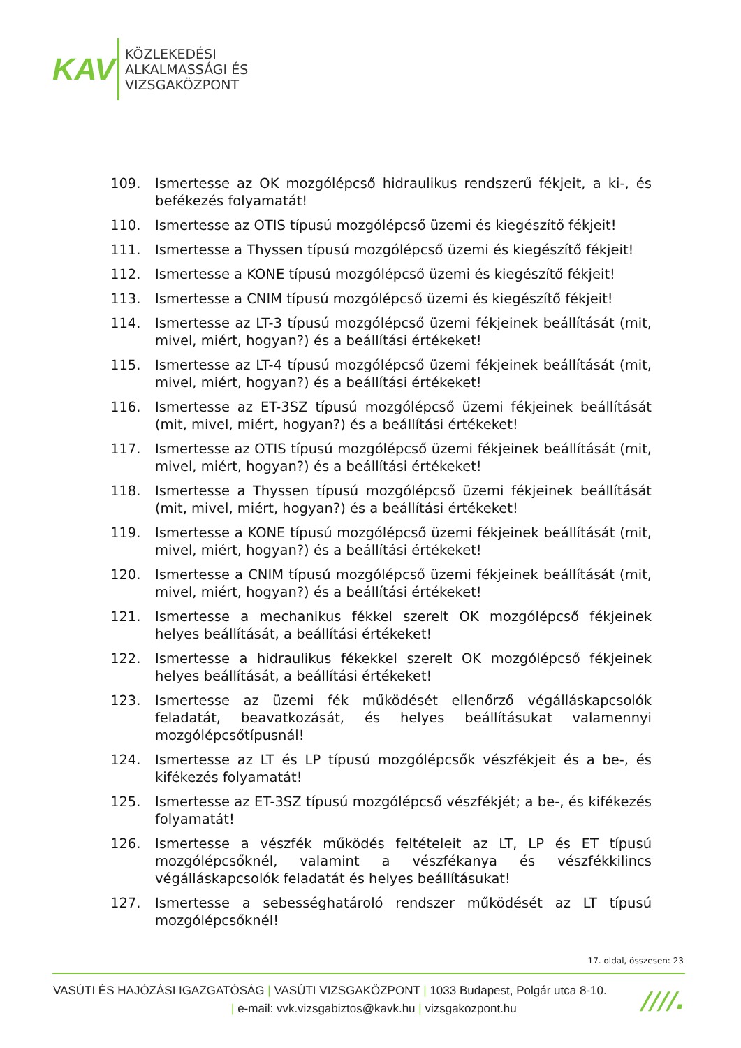KAV
KÖZLEKEDÉSI
ALKALMASSÁGI ÉS
VIZSGAKÖZPONT
109. Ismertesse az OK mozgólépcső hidraulikus rendszerű fékjeit, a ki-, és befékezés folyamatát!
110. Ismertesse az OTIS típusú mozgólépcső üzemi és kiegészítő fékjeit!
111. Ismertesse a Thyssen típusú mozgólépcső üzemi és kiegészítő fékjeit!
112. Ismertesse a KONE típusú mozgólépcső üzemi és kiegészítő fékjeit!
113. Ismertesse a CNIM típusú mozgólépcső üzemi és kiegészítő fékjeit!
114. Ismertesse az LT-3 típusú mozgólépcső üzemi fékjeinek beállítását (mit, mivel, miért, hogyan?) és a beállítási értékeket!
115. Ismertesse az LT-4 típusú mozgólépcső üzemi fékjeinek beállítását (mit, mivel, miért, hogyan?) és a beállítási értékeket!
116. Ismertesse az ET-3SZ típusú mozgólépcső üzemi fékjeinek beállítását (mit, mivel, miért, hogyan?) és a beállítási értékeket!
117. Ismertesse az OTIS típusú mozgólépcső üzemi fékjeinek beállítását (mit, mivel, miért, hogyan?) és a beállítási értékeket!
118. Ismertesse a Thyssen típusú mozgólépcső üzemi fékjeinek beállítását (mit, mivel, miért, hogyan?) és a beállítási értékeket!
119. Ismertesse a KONE típusú mozgólépcső üzemi fékjeinek beállítását (mit, mivel, miért, hogyan?) és a beállítási értékeket!
120. Ismertesse a CNIM típusú mozgólépcső üzemi fékjeinek beállítását (mit, mivel, miért, hogyan?) és a beállítási értékeket!
121. Ismertesse a mechanikus fékkel szerelt OK mozgólépcső fékjeinek helyes beállítását, a beállítási értékeket!
122. Ismertesse a hidraulikus fékekkel szerelt OK mozgólépcső fékjeinek helyes beállítását, a beállítási értékeket!
123. Ismertesse az üzemi fék működését ellenőrző végálláskapcsolók feladatát, beavatkozását, és helyes beállításukat valamennyi mozgólépcsőtípusnál!
124. Ismertesse az LT és LP típusú mozgólépcsők vészfékjeit és a be-, és kifékezés folyamatát!
125. Ismertesse az ET-3SZ típusú mozgólépcső vészfékjét; a be-, és kifékezés folyamatát!
126. Ismertesse a vészfék működés feltételeit az LT, LP és ET típusú mozgólépcsőknél, valamint a vészfékanya és vészfékkilincs végálláskapcsolók feladatát és helyes beállításukat!
127. Ismertesse a sebességhatároló rendszer működését az LT típusú mozgólépcsőknél!
17. oldal, összesen: 23
VASÚTI ÉS HAJÓZÁSI IGAZGATÓSÁG | VASÚTI VIZSGAKÖZPONT | 1033 Budapest, Polgár utca 8-10.
| e-mail: vvk.vizsgabiztos@kavk.hu | vizsgakozpont.hu
////.